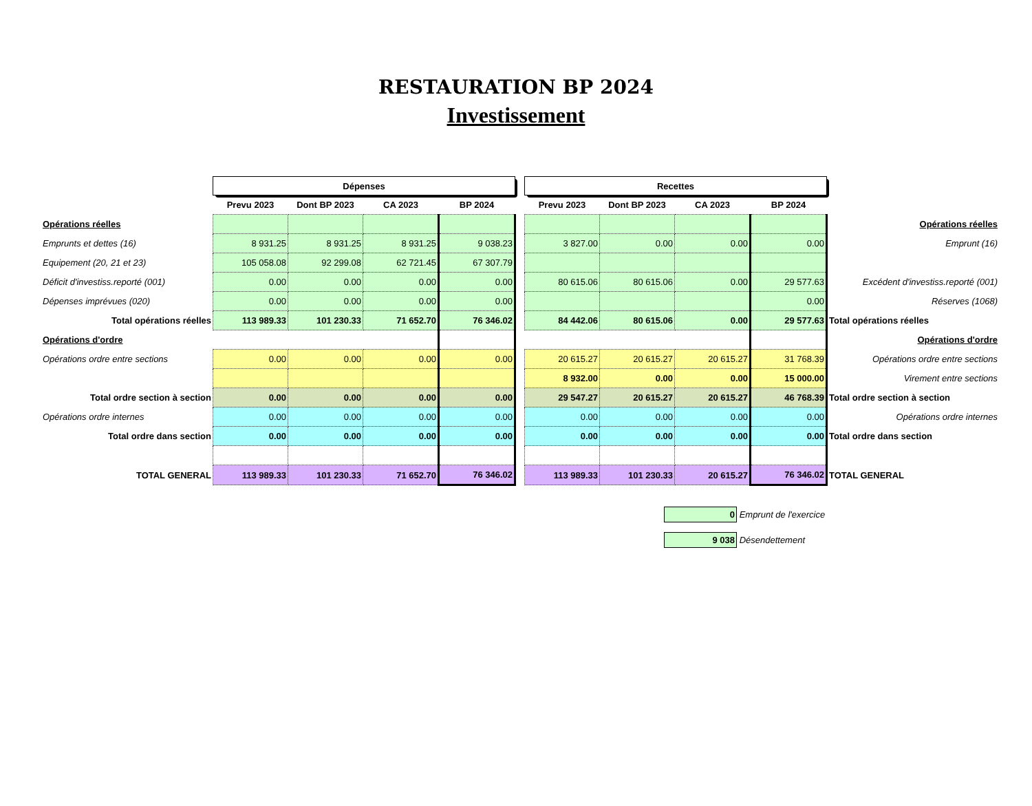RESTAURATION BP 2024
Investissement
| | Dépenses | | | | | Recettes | | | | |
| | Prevu 2023 | Dont BP 2023 | CA 2023 | BP 2024 | | Prevu 2023 | Dont BP 2023 | CA 2023 | BP 2024 | |
| Opérations réelles | | | | | | | | | | Opérations réelles |
| Emprunts et dettes (16) | 8 931.25 | 8 931.25 | 8 931.25 | 9 038.23 | | 3 827.00 | 0.00 | 0.00 | 0.00 | Emprunt (16) |
| Equipement (20, 21 et 23) | 105 058.08 | 92 299.08 | 62 721.45 | 67 307.79 | | | | | | |
| Déficit d'investiss.reporté (001) | 0.00 | 0.00 | 0.00 | 0.00 | | 80 615.06 | 80 615.06 | 0.00 | 29 577.63 | Excédent d'investiss.reporté (001) |
| Dépenses imprévues (020) | 0.00 | 0.00 | 0.00 | 0.00 | | | | | 0.00 | Réserves (1068) |
| Total opérations réelles | 113 989.33 | 101 230.33 | 71 652.70 | 76 346.02 | | 84 442.06 | 80 615.06 | 0.00 | 29 577.63 | Total opérations réelles |
| Opérations d'ordre | | | | | | | | | | Opérations d'ordre |
| Opérations ordre entre sections | 0.00 | 0.00 | 0.00 | 0.00 | | 20 615.27 | 20 615.27 | 20 615.27 | 31 768.39 | Opérations ordre entre sections |
| | | | | | | 8 932.00 | 0.00 | 0.00 | 15 000.00 | Virement entre sections |
| Total ordre section à section | 0.00 | 0.00 | 0.00 | 0.00 | | 29 547.27 | 20 615.27 | 20 615.27 | 46 768.39 | Total ordre section à section |
| Opérations ordre internes | 0.00 | 0.00 | 0.00 | 0.00 | | 0.00 | 0.00 | 0.00 | 0.00 | Opérations ordre internes |
| Total ordre dans section | 0.00 | 0.00 | 0.00 | 0.00 | | 0.00 | 0.00 | 0.00 | 0.00 | Total ordre dans section |
| TOTAL GENERAL | 113 989.33 | 101 230.33 | 71 652.70 | 76 346.02 | | 113 989.33 | 101 230.33 | 20 615.27 | 76 346.02 | TOTAL GENERAL |
0 Emprunt de l'exercice
9 038 Désendettement